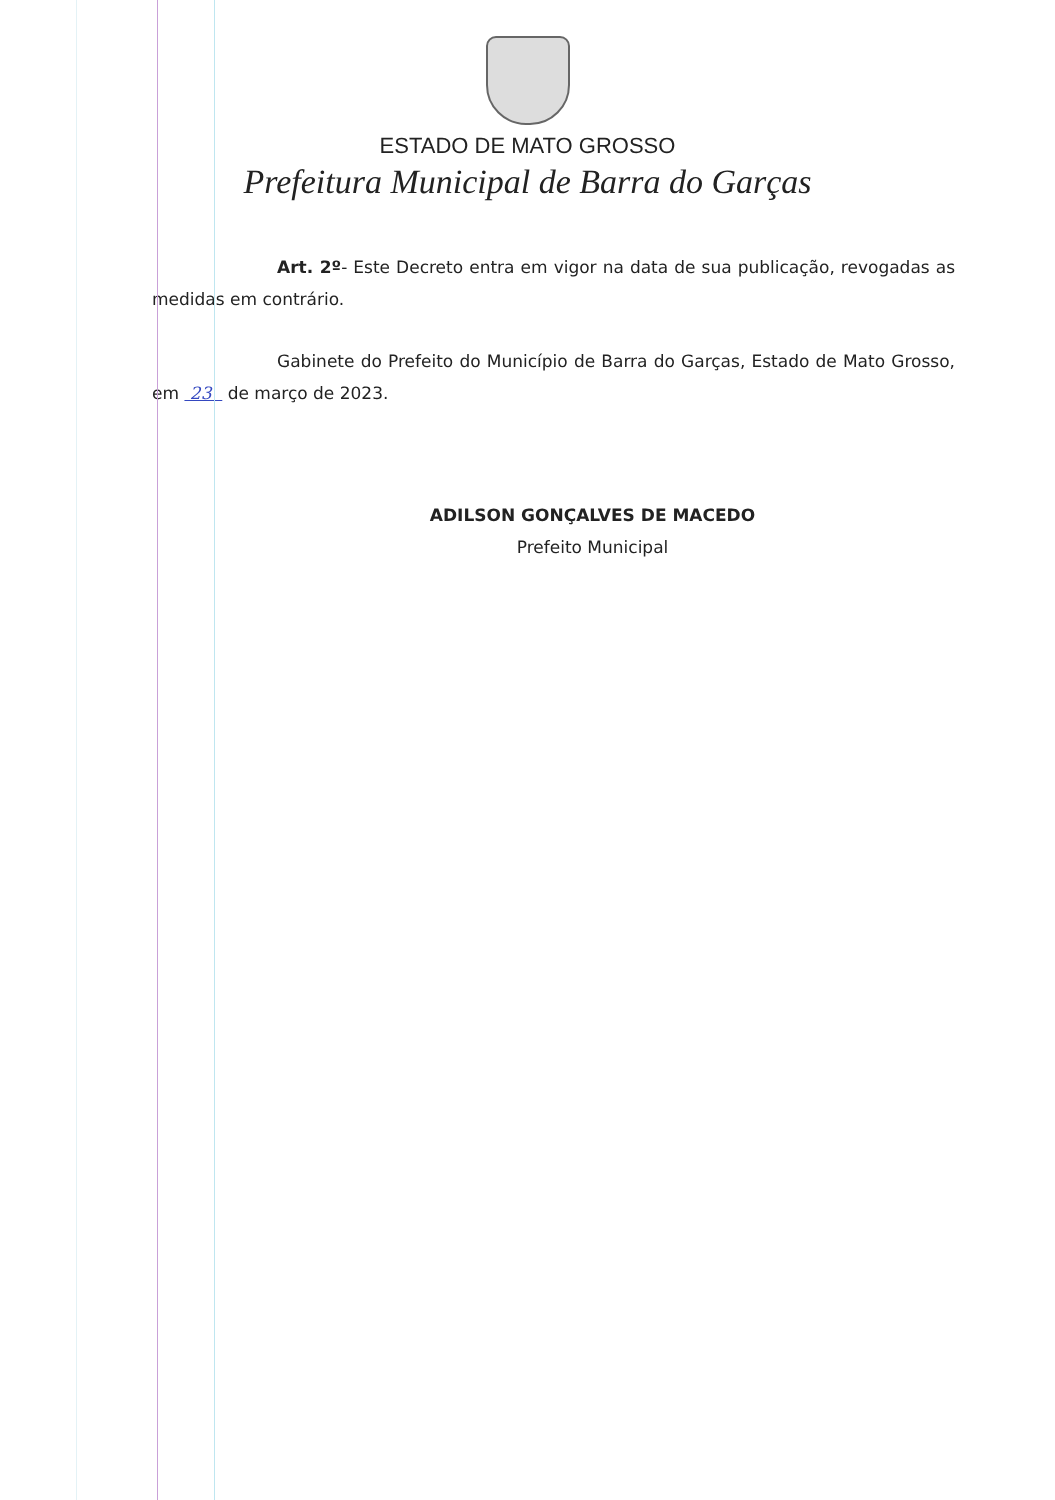ESTADO DE MATO GROSSO
Prefeitura Municipal de Barra do Garças
Art. 2º- Este Decreto entra em vigor na data de sua publicação, revogadas as medidas em contrário.
Gabinete do Prefeito do Município de Barra do Garças, Estado de Mato Grosso, em 23 de março de 2023.
ADILSON GONÇALVES DE MACEDO
Prefeito Municipal